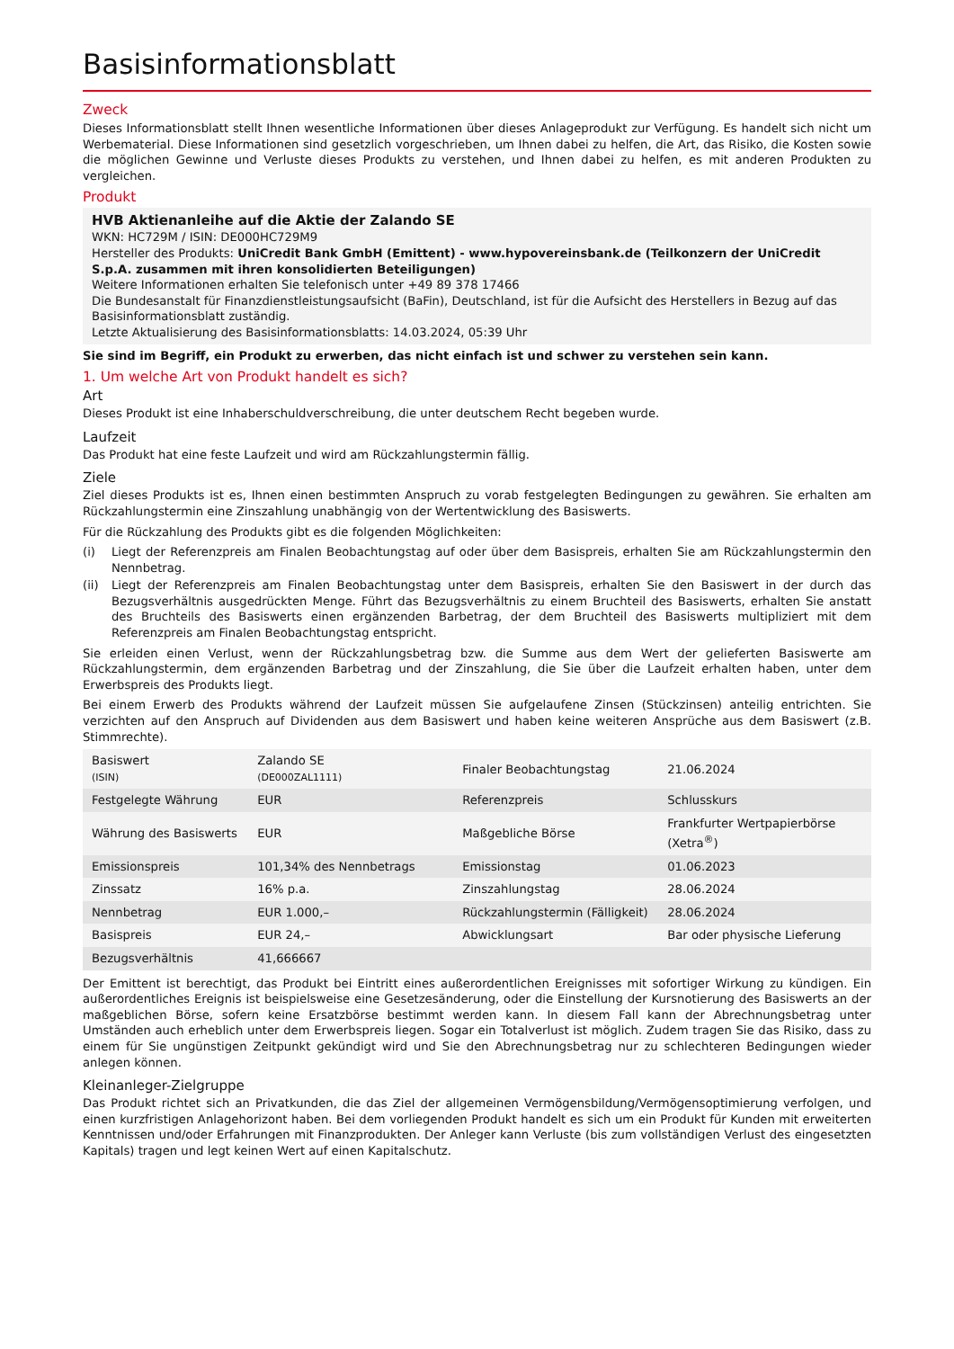Basisinformationsblatt
Zweck
Dieses Informationsblatt stellt Ihnen wesentliche Informationen über dieses Anlageprodukt zur Verfügung. Es handelt sich nicht um Werbematerial. Diese Informationen sind gesetzlich vorgeschrieben, um Ihnen dabei zu helfen, die Art, das Risiko, die Kosten sowie die möglichen Gewinne und Verluste dieses Produkts zu verstehen, und Ihnen dabei zu helfen, es mit anderen Produkten zu vergleichen.
Produkt
HVB Aktienanleihe auf die Aktie der Zalando SE
WKN: HC729M / ISIN: DE000HC729M9
Hersteller des Produkts: UniCredit Bank GmbH (Emittent) - www.hypovereinsbank.de (Teilkonzern der UniCredit S.p.A. zusammen mit ihren konsolidierten Beteiligungen)
Weitere Informationen erhalten Sie telefonisch unter +49 89 378 17466
Die Bundesanstalt für Finanzdienstleistungsaufsicht (BaFin), Deutschland, ist für die Aufsicht des Herstellers in Bezug auf das Basisinformationsblatt zuständig.
Letzte Aktualisierung des Basisinformationsblatts: 14.03.2024, 05:39 Uhr
Sie sind im Begriff, ein Produkt zu erwerben, das nicht einfach ist und schwer zu verstehen sein kann.
1. Um welche Art von Produkt handelt es sich?
Art
Dieses Produkt ist eine Inhaberschuldverschreibung, die unter deutschem Recht begeben wurde.
Laufzeit
Das Produkt hat eine feste Laufzeit und wird am Rückzahlungstermin fällig.
Ziele
Ziel dieses Produkts ist es, Ihnen einen bestimmten Anspruch zu vorab festgelegten Bedingungen zu gewähren. Sie erhalten am Rückzahlungstermin eine Zinszahlung unabhängig von der Wertentwicklung des Basiswerts.
Für die Rückzahlung des Produkts gibt es die folgenden Möglichkeiten:
(i) Liegt der Referenzpreis am Finalen Beobachtungstag auf oder über dem Basispreis, erhalten Sie am Rückzahlungstermin den Nennbetrag.
(ii) Liegt der Referenzpreis am Finalen Beobachtungstag unter dem Basispreis, erhalten Sie den Basiswert in der durch das Bezugsverhältnis ausgedrückten Menge. Führt das Bezugsverhältnis zu einem Bruchteil des Basiswerts, erhalten Sie anstatt des Bruchteils des Basiswerts einen ergänzenden Barbetrag, der dem Bruchteil des Basiswerts multipliziert mit dem Referenzpreis am Finalen Beobachtungstag entspricht.
Sie erleiden einen Verlust, wenn der Rückzahlungsbetrag bzw. die Summe aus dem Wert der gelieferten Basiswerte am Rückzahlungstermin, dem ergänzenden Barbetrag und der Zinszahlung, die Sie über die Laufzeit erhalten haben, unter dem Erwerbspreis des Produkts liegt.
Bei einem Erwerb des Produkts während der Laufzeit müssen Sie aufgelaufene Zinsen (Stückzinsen) anteilig entrichten. Sie verzichten auf den Anspruch auf Dividenden aus dem Basiswert und haben keine weiteren Ansprüche aus dem Basiswert (z.B. Stimmrechte).
| Basiswert (ISIN) | Zalando SE (DE000ZAL1111) | Finaler Beobachtungstag | 21.06.2024 |
| Festgelegte Währung | EUR | Referenzpreis | Schlusskurs |
| Währung des Basiswerts | EUR | Maßgebliche Börse | Frankfurter Wertpapierbörse (Xetra<sup>®</sup>) |
| Emissionspreis | 101,34% des Nennbetrags | Emissionstag | 01.06.2023 |
| Zinssatz | 16% p.a. | Zinszahlungstag | 28.06.2024 |
| Nennbetrag | EUR 1.000,– | Rückzahlungstermin (Fälligkeit) | 28.06.2024 |
| Basispreis | EUR 24,– | Abwicklungsart | Bar oder physische Lieferung |
| Bezugsverhältnis | 41,666667 | | |
Der Emittent ist berechtigt, das Produkt bei Eintritt eines außerordentlichen Ereignisses mit sofortiger Wirkung zu kündigen. Ein außerordentliches Ereignis ist beispielsweise eine Gesetzesänderung, oder die Einstellung der Kursnotierung des Basiswerts an der maßgeblichen Börse, sofern keine Ersatzbörse bestimmt werden kann. In diesem Fall kann der Abrechnungsbetrag unter Umständen auch erheblich unter dem Erwerbspreis liegen. Sogar ein Totalverlust ist möglich. Zudem tragen Sie das Risiko, dass zu einem für Sie ungünstigen Zeitpunkt gekündigt wird und Sie den Abrechnungsbetrag nur zu schlechteren Bedingungen wieder anlegen können.
Kleinanleger-Zielgruppe
Das Produkt richtet sich an Privatkunden, die das Ziel der allgemeinen Vermögensbildung/Vermögensoptimierung verfolgen, und einen kurzfristigen Anlagehorizont haben. Bei dem vorliegenden Produkt handelt es sich um ein Produkt für Kunden mit erweiterten Kenntnissen und/oder Erfahrungen mit Finanzprodukten. Der Anleger kann Verluste (bis zum vollständigen Verlust des eingesetzten Kapitals) tragen und legt keinen Wert auf einen Kapitalschutz.